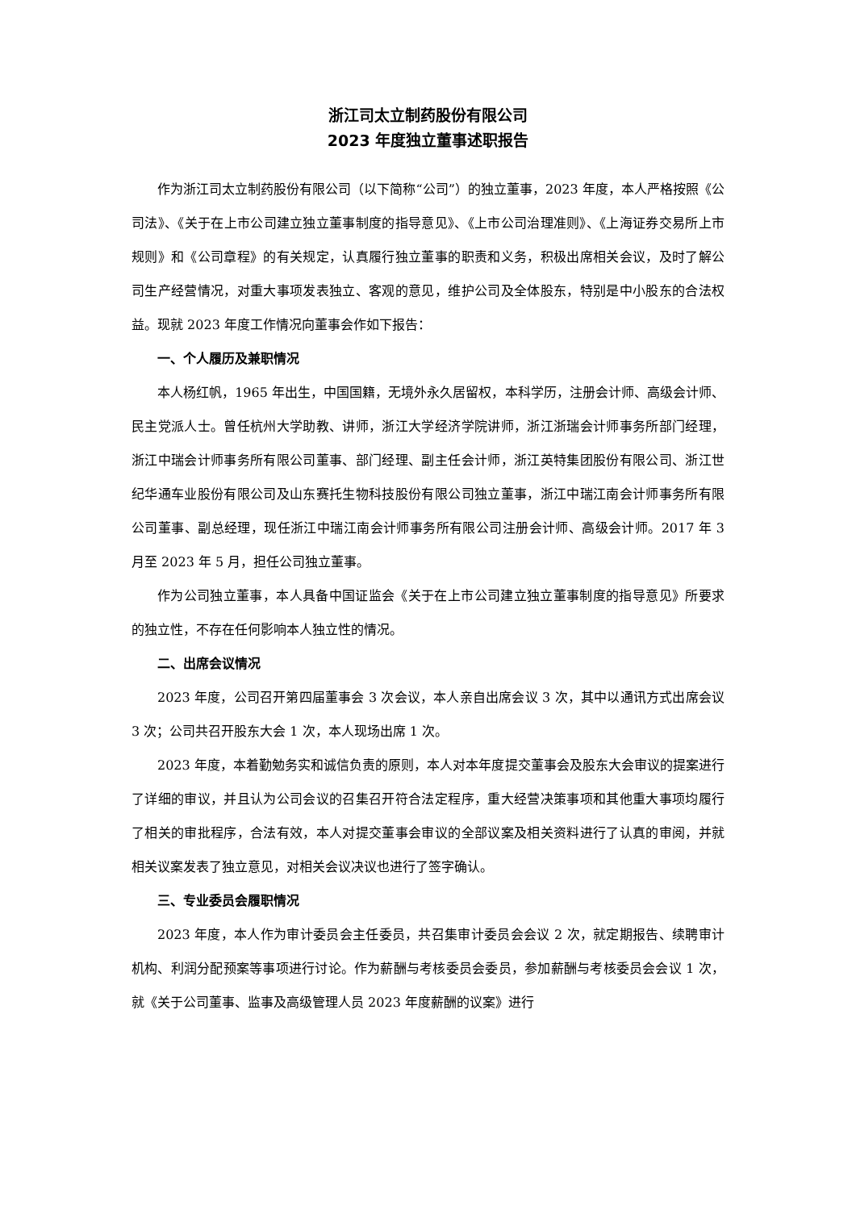浙江司太立制药股份有限公司
2023 年度独立董事述职报告
作为浙江司太立制药股份有限公司（以下简称“公司”）的独立董事，2023 年度，本人严格按照《公司法》、《关于在上市公司建立独立董事制度的指导意见》、《上市公司治理准则》、《上海证券交易所上市规则》和《公司章程》的有关规定，认真履行独立董事的职责和义务，积极出席相关会议，及时了解公司生产经营情况，对重大事项发表独立、客观的意见，维护公司及全体股东，特别是中小股东的合法权益。现就 2023 年度工作情况向董事会作如下报告：
一、个人履历及兼职情况
本人杨红帆，1965 年出生，中国国籍，无境外永久居留权，本科学历，注册会计师、高级会计师、民主党派人士。曾任杭州大学助教、讲师，浙江大学经济学院讲师，浙江浙瑞会计师事务所部门经理，浙江中瑞会计师事务所有限公司董事、部门经理、副主任会计师，浙江英特集团股份有限公司、浙江世纪华通车业股份有限公司及山东赛托生物科技股份有限公司独立董事，浙江中瑞江南会计师事务所有限公司董事、副总经理，现任浙江中瑞江南会计师事务所有限公司注册会计师、高级会计师。2017 年 3 月至 2023 年 5 月，担任公司独立董事。
作为公司独立董事，本人具备中国证监会《关于在上市公司建立独立董事制度的指导意见》所要求的独立性，不存在任何影响本人独立性的情况。
二、出席会议情况
2023 年度，公司召开第四届董事会 3 次会议，本人亲自出席会议 3 次，其中以通讯方式出席会议 3 次；公司共召开股东大会 1 次，本人现场出席 1 次。
2023 年度，本着勤勉务实和诚信负责的原则，本人对本年度提交董事会及股东大会审议的提案进行了详细的审议，并且认为公司会议的召集召开符合法定程序，重大经营决策事项和其他重大事项均履行了相关的审批程序，合法有效，本人对提交董事会审议的全部议案及相关资料进行了认真的审阅，并就相关议案发表了独立意见，对相关会议决议也进行了签字确认。
三、专业委员会履职情况
2023 年度，本人作为审计委员会主任委员，共召集审计委员会会议 2 次，就定期报告、续聘审计机构、利润分配预案等事项进行讨论。作为薪酬与考核委员会委员，参加薪酬与考核委员会会议 1 次，就《关于公司董事、监事及高级管理人员 2023 年度薪酬的议案》进行